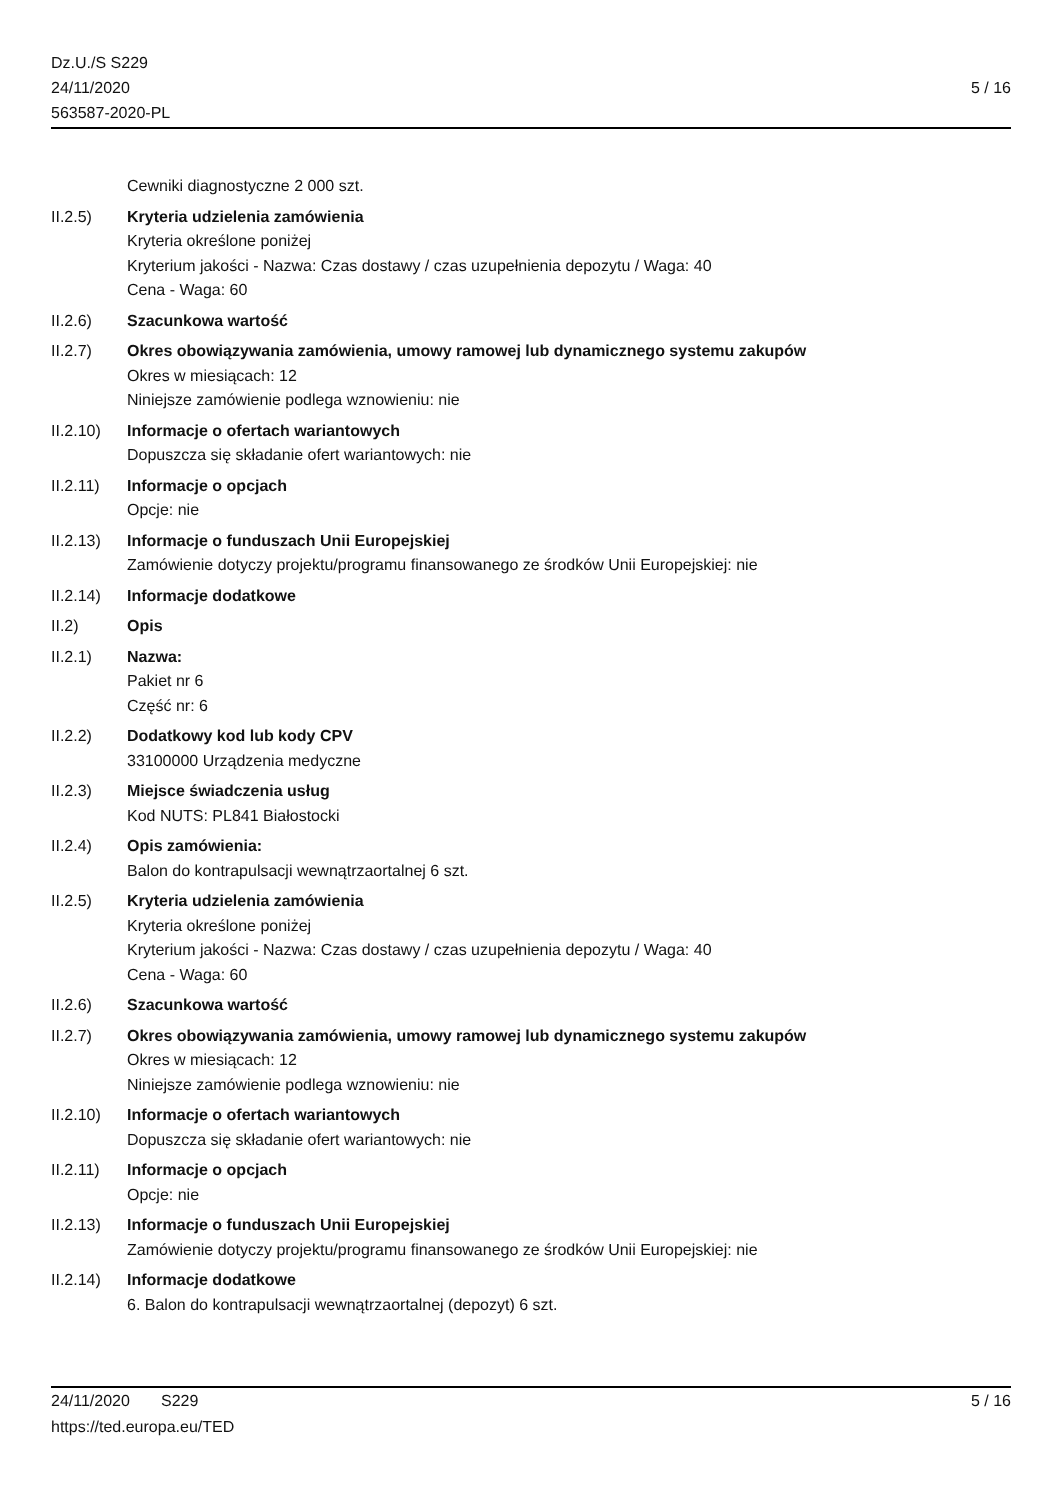Dz.U./S S229
24/11/2020
563587-2020-PL
5 / 16
Cewniki diagnostyczne 2 000 szt.
II.2.5) Kryteria udzielenia zamówienia
Kryteria określone poniżej
Kryterium jakości - Nazwa: Czas dostawy / czas uzupełnienia depozytu / Waga: 40
Cena - Waga: 60
II.2.6) Szacunkowa wartość
II.2.7) Okres obowiązywania zamówienia, umowy ramowej lub dynamicznego systemu zakupów
Okres w miesiącach: 12
Niniejsze zamówienie podlega wznowieniu: nie
II.2.10)
Informacje o ofertach wariantowych
Dopuszcza się składanie ofert wariantowych: nie
II.2.11)
Informacje o opcjach
Opcje: nie
II.2.13)
Informacje o funduszach Unii Europejskiej
Zamówienie dotyczy projektu/programu finansowanego ze środków Unii Europejskiej: nie
II.2.14)
Informacje dodatkowe
II.2) Opis
II.2.1) Nazwa:
Pakiet nr 6
Część nr: 6
II.2.2) Dodatkowy kod lub kody CPV
33100000 Urządzenia medyczne
II.2.3) Miejsce świadczenia usług
Kod NUTS: PL841 Białostocki
II.2.4) Opis zamówienia:
Balon do kontrapulsacji wewnątrzaortalnej 6 szt.
II.2.5) Kryteria udzielenia zamówienia
Kryteria określone poniżej
Kryterium jakości - Nazwa: Czas dostawy / czas uzupełnienia depozytu / Waga: 40
Cena - Waga: 60
II.2.6) Szacunkowa wartość
II.2.7) Okres obowiązywania zamówienia, umowy ramowej lub dynamicznego systemu zakupów
Okres w miesiącach: 12
Niniejsze zamówienie podlega wznowieniu: nie
II.2.10)
Informacje o ofertach wariantowych
Dopuszcza się składanie ofert wariantowych: nie
II.2.11)
Informacje o opcjach
Opcje: nie
II.2.13)
Informacje o funduszach Unii Europejskiej
Zamówienie dotyczy projektu/programu finansowanego ze środków Unii Europejskiej: nie
II.2.14)
Informacje dodatkowe
6. Balon do kontrapulsacji wewnątrzaortalnej (depozyt) 6 szt.
24/11/2020 S229 5 / 16
https://ted.europa.eu/TED